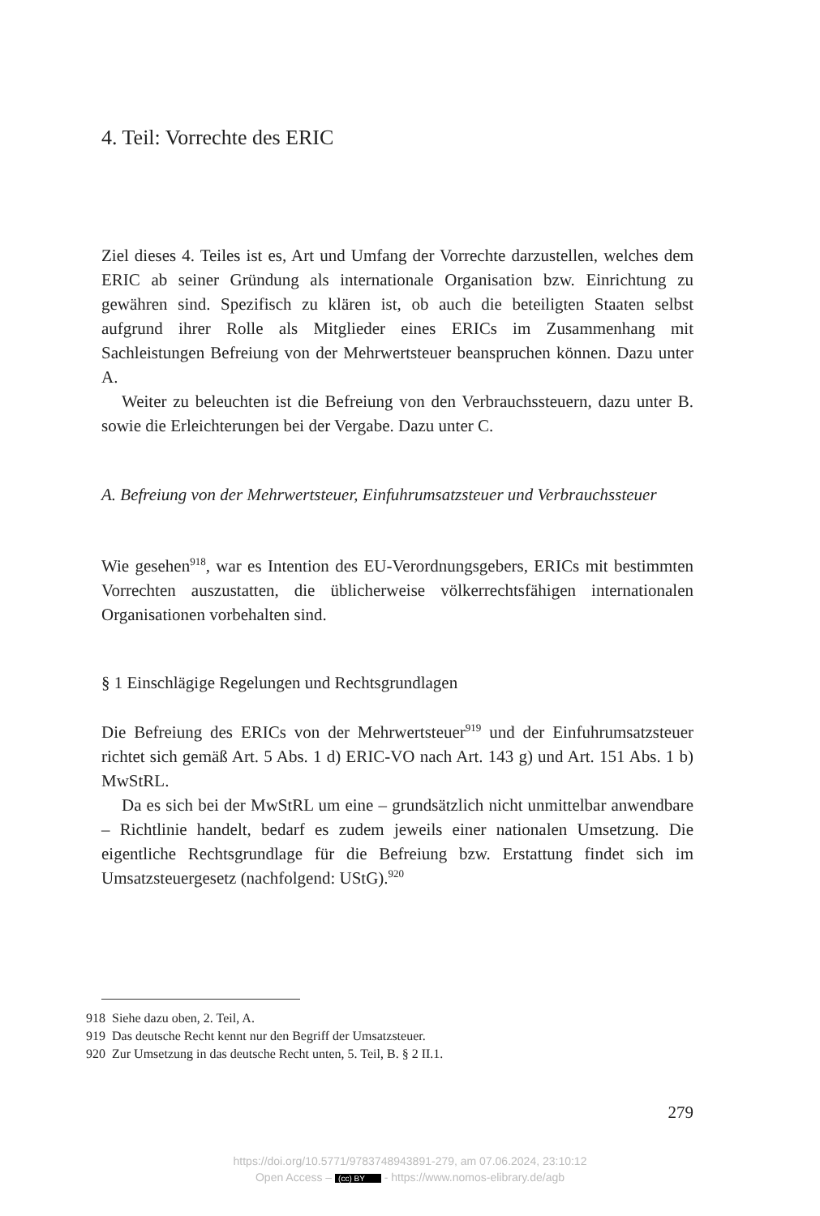4. Teil: Vorrechte des ERIC
Ziel dieses 4. Teiles ist es, Art und Umfang der Vorrechte darzustellen, welches dem ERIC ab seiner Gründung als internationale Organisation bzw. Einrichtung zu gewähren sind. Spezifisch zu klären ist, ob auch die beteiligten Staaten selbst aufgrund ihrer Rolle als Mitglieder eines ERICs im Zusammenhang mit Sachleistungen Befreiung von der Mehrwertsteuer beanspruchen können. Dazu unter A.
Weiter zu beleuchten ist die Befreiung von den Verbrauchssteuern, dazu unter B. sowie die Erleichterungen bei der Vergabe. Dazu unter C.
A. Befreiung von der Mehrwertsteuer, Einfuhrumsatzsteuer und Verbrauchssteuer
Wie gesehen<sup>918</sup>, war es Intention des EU-Verordnungsgebers, ERICs mit bestimmten Vorrechten auszustatten, die üblicherweise völkerrechtsfähigen internationalen Organisationen vorbehalten sind.
§ 1 Einschlägige Regelungen und Rechtsgrundlagen
Die Befreiung des ERICs von der Mehrwertsteuer<sup>919</sup> und der Einfuhrumsatzsteuer richtet sich gemäß Art. 5 Abs. 1 d) ERIC-VO nach Art. 143 g) und Art. 151 Abs. 1 b) MwStRL.
Da es sich bei der MwStRL um eine – grundsätzlich nicht unmittelbar anwendbare – Richtlinie handelt, bedarf es zudem jeweils einer nationalen Umsetzung. Die eigentliche Rechtsgrundlage für die Befreiung bzw. Erstattung findet sich im Umsatzsteuergesetz (nachfolgend: UStG).<sup>920</sup>
918 Siehe dazu oben, 2. Teil, A.
919 Das deutsche Recht kennt nur den Begriff der Umsatzsteuer.
920 Zur Umsetzung in das deutsche Recht unten, 5. Teil, B. § 2 II.1.
279
https://doi.org/10.5771/9783748943891-279, am 07.06.2024, 23:10:12
Open Access – (cc) BY - https://www.nomos-elibrary.de/agb